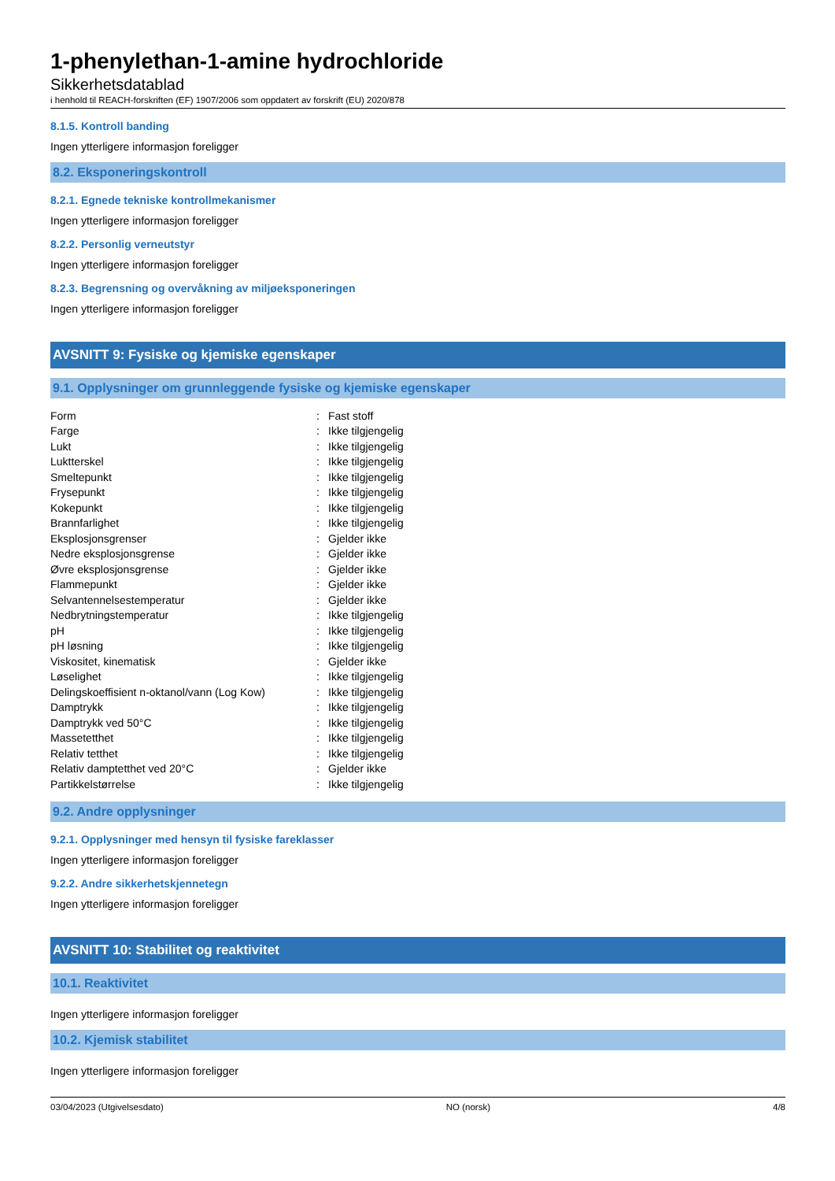1-phenylethan-1-amine hydrochloride
Sikkerhetsdatablad
i henhold til REACH-forskriften (EF) 1907/2006 som oppdatert av forskrift (EU) 2020/878
8.1.5. Kontroll banding
Ingen ytterligere informasjon foreligger
8.2. Eksponeringskontroll
8.2.1. Egnede tekniske kontrollmekanismer
Ingen ytterligere informasjon foreligger
8.2.2. Personlig verneutstyr
Ingen ytterligere informasjon foreligger
8.2.3. Begrensning og overvåkning av miljøeksponeringen
Ingen ytterligere informasjon foreligger
AVSNITT 9: Fysiske og kjemiske egenskaper
9.1. Opplysninger om grunnleggende fysiske og kjemiske egenskaper
| Form | : | Fast stoff |
| Farge | : | Ikke tilgjengelig |
| Lukt | : | Ikke tilgjengelig |
| Luktterskel | : | Ikke tilgjengelig |
| Smeltepunkt | : | Ikke tilgjengelig |
| Frysepunkt | : | Ikke tilgjengelig |
| Kokepunkt | : | Ikke tilgjengelig |
| Brannfarlighet | : | Ikke tilgjengelig |
| Eksplosjonsgrenser | : | Gjelder ikke |
| Nedre eksplosjonsgrense | : | Gjelder ikke |
| Øvre eksplosjonsgrense | : | Gjelder ikke |
| Flammepunkt | : | Gjelder ikke |
| Selvantennelsestemperatur | : | Gjelder ikke |
| Nedbrytningstemperatur | : | Ikke tilgjengelig |
| pH | : | Ikke tilgjengelig |
| pH løsning | : | Ikke tilgjengelig |
| Viskositet, kinematisk | : | Gjelder ikke |
| Løselighet | : | Ikke tilgjengelig |
| Delingskoeffisient n-oktanol/vann (Log Kow) | : | Ikke tilgjengelig |
| Damptrykk | : | Ikke tilgjengelig |
| Damptrykk ved 50°C | : | Ikke tilgjengelig |
| Massetetthet | : | Ikke tilgjengelig |
| Relativ tetthet | : | Ikke tilgjengelig |
| Relativ damptetthet ved 20°C | : | Gjelder ikke |
| Partikkelstørrelse | : | Ikke tilgjengelig |
9.2. Andre opplysninger
9.2.1. Opplysninger med hensyn til fysiske fareklasser
Ingen ytterligere informasjon foreligger
9.2.2. Andre sikkerhetskjennetegn
Ingen ytterligere informasjon foreligger
AVSNITT 10: Stabilitet og reaktivitet
10.1. Reaktivitet
Ingen ytterligere informasjon foreligger
10.2. Kjemisk stabilitet
Ingen ytterligere informasjon foreligger
03/04/2023 (Utgivelsesdato) NO (norsk) 4/8